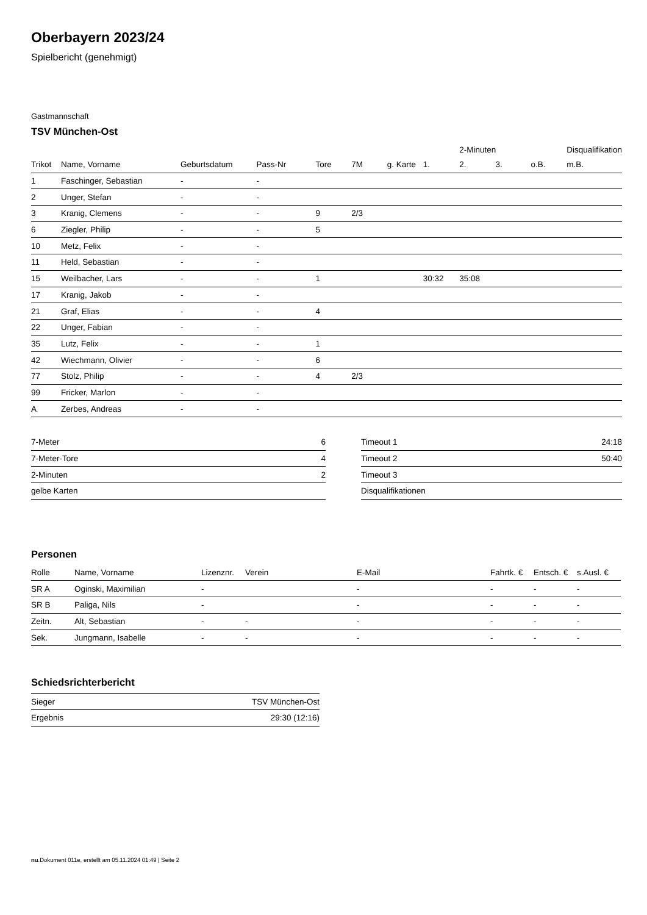Oberbayern 2023/24
Spielbericht (genehmigt)
Gastmannschaft
TSV München-Ost
| | | | | | | | | 2-Minuten | | | Disqualifikation |
| --- | --- | --- | --- | --- | --- | --- | --- | --- | --- | --- | --- |
| Trikot | Name, Vorname | Geburtsdatum | Pass-Nr | Tore | 7M | g. Karte | 1. | 2. | 3. | o.B. | m.B. |
| 1 | Faschinger, Sebastian | - | - | | | | | | | | |
| 2 | Unger, Stefan | - | - | | | | | | | | |
| 3 | Kranig, Clemens | - | - | 9 | 2/3 | | | | | | |
| 6 | Ziegler, Philip | - | - | 5 | | | | | | | |
| 10 | Metz, Felix | - | - | | | | | | | | |
| 11 | Held, Sebastian | - | - | | | | | | | | |
| 15 | Weilbacher, Lars | - | - | 1 | | | 30:32 | 35:08 | | | |
| 17 | Kranig, Jakob | - | - | | | | | | | | |
| 21 | Graf, Elias | - | - | 4 | | | | | | | |
| 22 | Unger, Fabian | - | - | | | | | | | | |
| 35 | Lutz, Felix | - | - | 1 | | | | | | | |
| 42 | Wiechmann, Olivier | - | - | 6 | | | | | | | |
| 77 | Stolz, Philip | - | - | 4 | 2/3 | | | | | | |
| 99 | Fricker, Marlon | - | - | | | | | | | | |
| A | Zerbes, Andreas | - | - | | | | | | | | |
| 7-Meter | 6 |
| 7-Meter-Tore | 4 |
| 2-Minuten | 2 |
| gelbe Karten | |
| Timeout 1 | 24:18 |
| Timeout 2 | 50:40 |
| Timeout 3 | |
| Disqualifikationen | |
Personen
| Rolle | Name, Vorname | Lizenznr. | Verein | E-Mail | Fahrtk. € | Entsch. € | s.Ausl. € |
| --- | --- | --- | --- | --- | --- | --- | --- |
| SR A | Oginski, Maximilian | - | | - | - | - | - |
| SR B | Paliga, Nils | - | | - | - | - | - |
| Zeitn. | Alt, Sebastian | - | - | - | - | - | - |
| Sek. | Jungmann, Isabelle | - | - | - | - | - | - |
Schiedsrichterbericht
| Sieger | TSV München-Ost |
| Ergebnis | 29:30 (12:16) |
nu.Dokument 011e, erstellt am 05.11.2024 01:49 | Seite 2